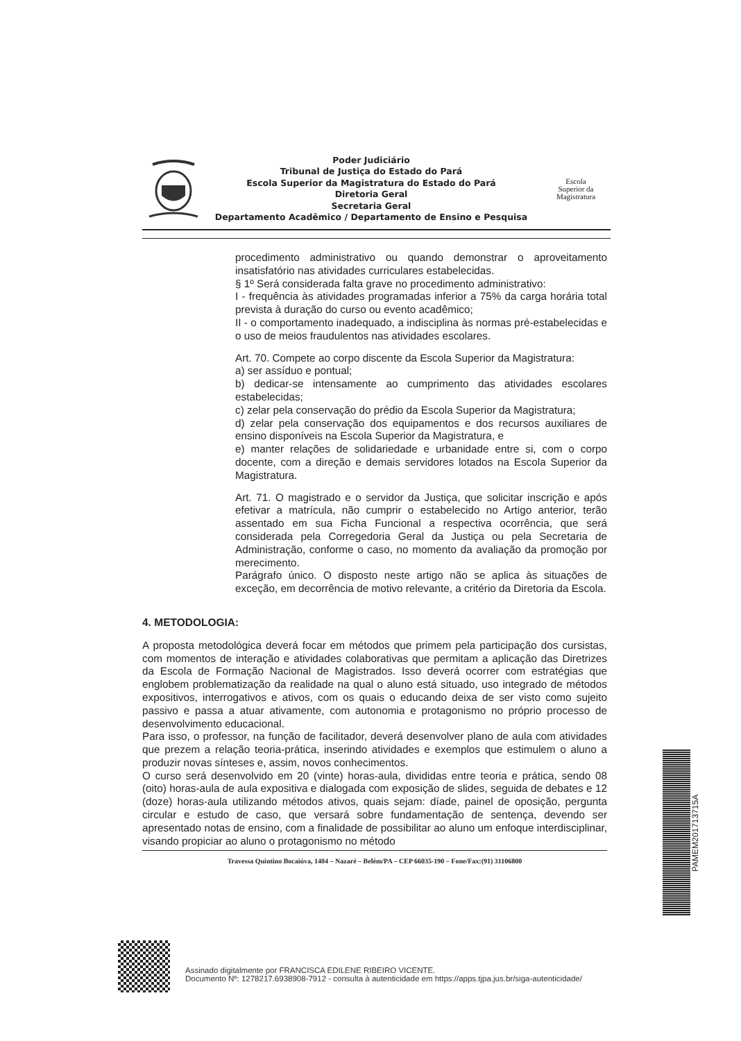Poder Judiciário
Tribunal de Justiça do Estado do Pará
Escola Superior da Magistratura do Estado do Pará
Diretoria Geral
Secretaria Geral
Departamento Acadêmico / Departamento de Ensino e Pesquisa
Escola
Superior da
Magistratura
procedimento administrativo ou quando demonstrar o aproveitamento insatisfatório nas atividades curriculares estabelecidas.
§ 1º Será considerada falta grave no procedimento administrativo:
I - frequência às atividades programadas inferior a 75% da carga horária total prevista à duração do curso ou evento acadêmico;
II - o comportamento inadequado, a indisciplina às normas pré-estabelecidas e o uso de meios fraudulentos nas atividades escolares.
Art. 70. Compete ao corpo discente da Escola Superior da Magistratura:
a) ser assíduo e pontual;
b) dedicar-se intensamente ao cumprimento das atividades escolares estabelecidas;
c) zelar pela conservação do prédio da Escola Superior da Magistratura;
d) zelar pela conservação dos equipamentos e dos recursos auxiliares de ensino disponíveis na Escola Superior da Magistratura, e
e) manter relações de solidariedade e urbanidade entre si, com o corpo docente, com a direção e demais servidores lotados na Escola Superior da Magistratura.
Art. 71. O magistrado e o servidor da Justiça, que solicitar inscrição e após efetivar a matrícula, não cumprir o estabelecido no Artigo anterior, terão assentado em sua Ficha Funcional a respectiva ocorrência, que será considerada pela Corregedoria Geral da Justiça ou pela Secretaria de Administração, conforme o caso, no momento da avaliação da promoção por merecimento.
Parágrafo único. O disposto neste artigo não se aplica às situações de exceção, em decorrência de motivo relevante, a critério da Diretoria da Escola.
4. METODOLOGIA:
A proposta metodológica deverá focar em métodos que primem pela participação dos cursistas, com momentos de interação e atividades colaborativas que permitam a aplicação das Diretrizes da Escola de Formação Nacional de Magistrados. Isso deverá ocorrer com estratégias que englobem problematização da realidade na qual o aluno está situado, uso integrado de métodos expositivos, interrogativos e ativos, com os quais o educando deixa de ser visto como sujeito passivo e passa a atuar ativamente, com autonomia e protagonismo no próprio processo de desenvolvimento educacional.
Para isso, o professor, na função de facilitador, deverá desenvolver plano de aula com atividades que prezem a relação teoria-prática, inserindo atividades e exemplos que estimulem o aluno a produzir novas sínteses e, assim, novos conhecimentos.
O curso será desenvolvido em 20 (vinte) horas-aula, divididas entre teoria e prática, sendo 08 (oito) horas-aula de aula expositiva e dialogada com exposição de slides, seguida de debates e 12 (doze) horas-aula utilizando métodos ativos, quais sejam: díade, painel de oposição, pergunta circular e estudo de caso, que versará sobre fundamentação de sentença, devendo ser apresentado notas de ensino, com a finalidade de possibilitar ao aluno um enfoque interdisciplinar, visando propiciar ao aluno o protagonismo no método
Travessa Quintino Bocaiúva, 1404 – Nazaré – Belém/PA – CEP 66035-190 – Fone/Fax:(91) 31106800
PAMEM201713715A
Assinado digitalmente por FRANCISCA EDILENE RIBEIRO VICENTE.
Documento Nº: 1278217.6938908-7912 - consulta à autenticidade em https://apps.tjpa.jus.br/siga-autenticidade/